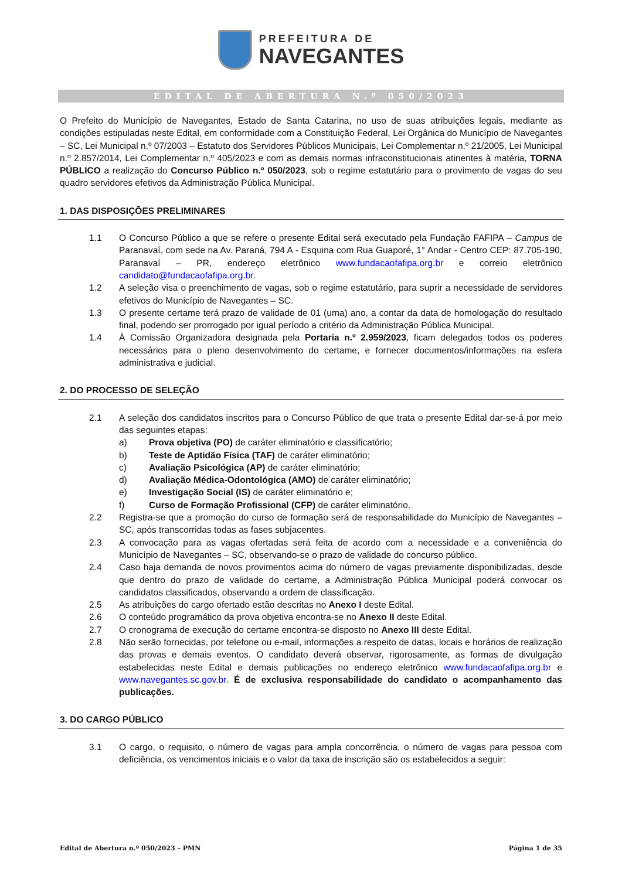PREFEITURA DE
NAVEGANTES
EDITAL DE ABERTURA N.º 050/2023
O Prefeito do Município de Navegantes, Estado de Santa Catarina, no uso de suas atribuições legais, mediante as condições estipuladas neste Edital, em conformidade com a Constituição Federal, Lei Orgânica do Município de Navegantes – SC, Lei Municipal n.º 07/2003 – Estatuto dos Servidores Públicos Municipais, Lei Complementar n.º 21/2005, Lei Municipal n.º 2.857/2014, Lei Complementar n.º 405/2023 e com as demais normas infraconstitucionais atinentes à matéria, TORNA PÚBLICO a realização do Concurso Público n.º 050/2023, sob o regime estatutário para o provimento de vagas do seu quadro servidores efetivos da Administração Pública Municipal.
1. DAS DISPOSIÇÕES PRELIMINARES
1.1 O Concurso Público a que se refere o presente Edital será executado pela Fundação FAFIPA – Campus de Paranavaí, com sede na Av. Paraná, 794 A - Esquina com Rua Guaporé, 1° Andar - Centro CEP: 87.705-190, Paranavaí – PR, endereço eletrônico www.fundacaofafipa.org.br e correio eletrônico candidato@fundacaofafipa.org.br.
1.2 A seleção visa o preenchimento de vagas, sob o regime estatutário, para suprir a necessidade de servidores efetivos do Município de Navegantes – SC.
1.3 O presente certame terá prazo de validade de 01 (uma) ano, a contar da data de homologação do resultado final, podendo ser prorrogado por igual período a critério da Administração Pública Municipal.
1.4 À Comissão Organizadora designada pela Portaria n.º 2.959/2023, ficam delegados todos os poderes necessários para o pleno desenvolvimento do certame, e fornecer documentos/informações na esfera administrativa e judicial.
2. DO PROCESSO DE SELEÇÃO
2.1 A seleção dos candidatos inscritos para o Concurso Público de que trata o presente Edital dar-se-á por meio das seguintes etapas:
a) Prova objetiva (PO) de caráter eliminatório e classificatório;
b) Teste de Aptidão Física (TAF) de caráter eliminatório;
c) Avaliação Psicológica (AP) de caráter eliminatório;
d) Avaliação Médica-Odontológica (AMO) de caráter eliminatório;
e) Investigação Social (IS) de caráter eliminatório e;
f) Curso de Formação Profissional (CFP) de caráter eliminatório.
2.2 Registra-se que a promoção do curso de formação será de responsabilidade do Município de Navegantes – SC, após transcorridas todas as fases subjacentes.
2.3 A convocação para as vagas ofertadas será feita de acordo com a necessidade e a conveniência do Município de Navegantes – SC, observando-se o prazo de validade do concurso público.
2.4 Caso haja demanda de novos provimentos acima do número de vagas previamente disponibilizadas, desde que dentro do prazo de validade do certame, a Administração Pública Municipal poderá convocar os candidatos classificados, observando a ordem de classificação.
2.5 As atribuições do cargo ofertado estão descritas no Anexo I deste Edital.
2.6 O conteúdo programático da prova objetiva encontra-se no Anexo II deste Edital.
2.7 O cronograma de execução do certame encontra-se disposto no Anexo III deste Edital.
2.8 Não serão fornecidas, por telefone ou e-mail, informações a respeito de datas, locais e horários de realização das provas e demais eventos. O candidato deverá observar, rigorosamente, as formas de divulgação estabelecidas neste Edital e demais publicações no endereço eletrônico www.fundacaofafipa.org.br e www.navegantes.sc.gov.br. É de exclusiva responsabilidade do candidato o acompanhamento das publicações.
3. DO CARGO PÚBLICO
3.1 O cargo, o requisito, o número de vagas para ampla concorrência, o número de vagas para pessoa com deficiência, os vencimentos iniciais e o valor da taxa de inscrição são os estabelecidos a seguir:
Edital de Abertura n.º 050/2023 – PMN Página 1 de 35